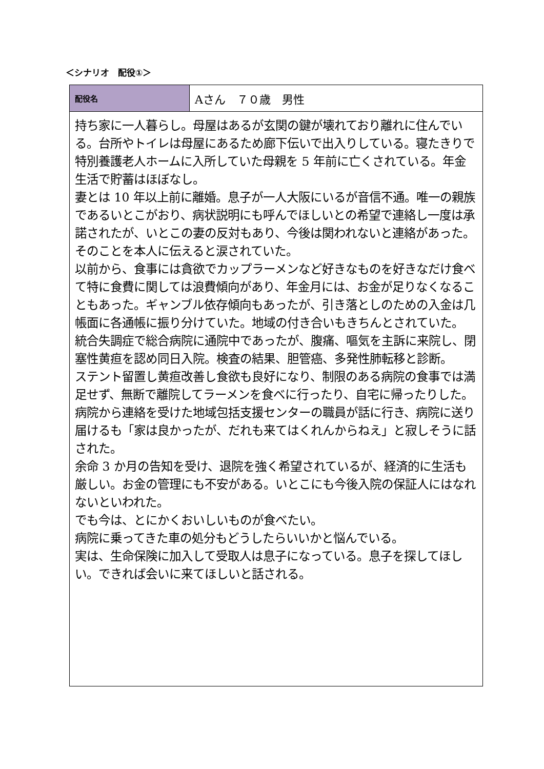＜シナリオ　配役①＞
| 配役名 | Aさん ７０歳 男性 |
| 持ち家に一人暮らし。母屋はあるが玄関の鍵が壊れており離れに住んでいる。台所やトイレは母屋にあるため廊下伝いで出入りしている。寝たきりで特別養護老人ホームに入所していた母親を 5 年前に亡くされている。年金生活で貯蓄はほぼなし。 妻とは 10 年以上前に離婚。息子が一人大阪にいるが音信不通。唯一の親族であるいとこがおり、病状説明にも呼んでほしいとの希望で連絡し一度は承諾されたが、いとこの妻の反対もあり、今後は関われないと連絡があった。そのことを本人に伝えると涙されていた。 以前から、食事には貪欲でカップラーメンなど好きなものを好きなだけ食べて特に食費に関しては浪費傾向があり、年金月には、お金が足りなくなることもあった。ギャンブル依存傾向もあったが、引き落としのための入金は几帳面に各通帳に振り分けていた。地域の付き合いもきちんとされていた。 統合失調症で総合病院に通院中であったが、腹痛、嘔気を主訴に来院し、閉塞性黄疸を認め同日入院。検査の結果、胆管癌、多発性肺転移と診断。 ステント留置し黄疸改善し食欲も良好になり、制限のある病院の食事では満足せず、無断で離院してラーメンを食べに行ったり、自宅に帰ったりした。 病院から連絡を受けた地域包括支援センターの職員が話に行き、病院に送り届けるも「家は良かったが、だれも来てはくれんからねえ」と寂しそうに話された。 余命 3 か月の告知を受け、退院を強く希望されているが、経済的に生活も厳しい。お金の管理にも不安がある。いとこにも今後入院の保証人にはなれないといわれた。 でも今は、とにかくおいしいものが食べたい。 病院に乗ってきた車の処分もどうしたらいいかと悩んでいる。 実は、生命保険に加入して受取人は息子になっている。息子を探してほしい。できれば会いに来てほしいと話される。 | |